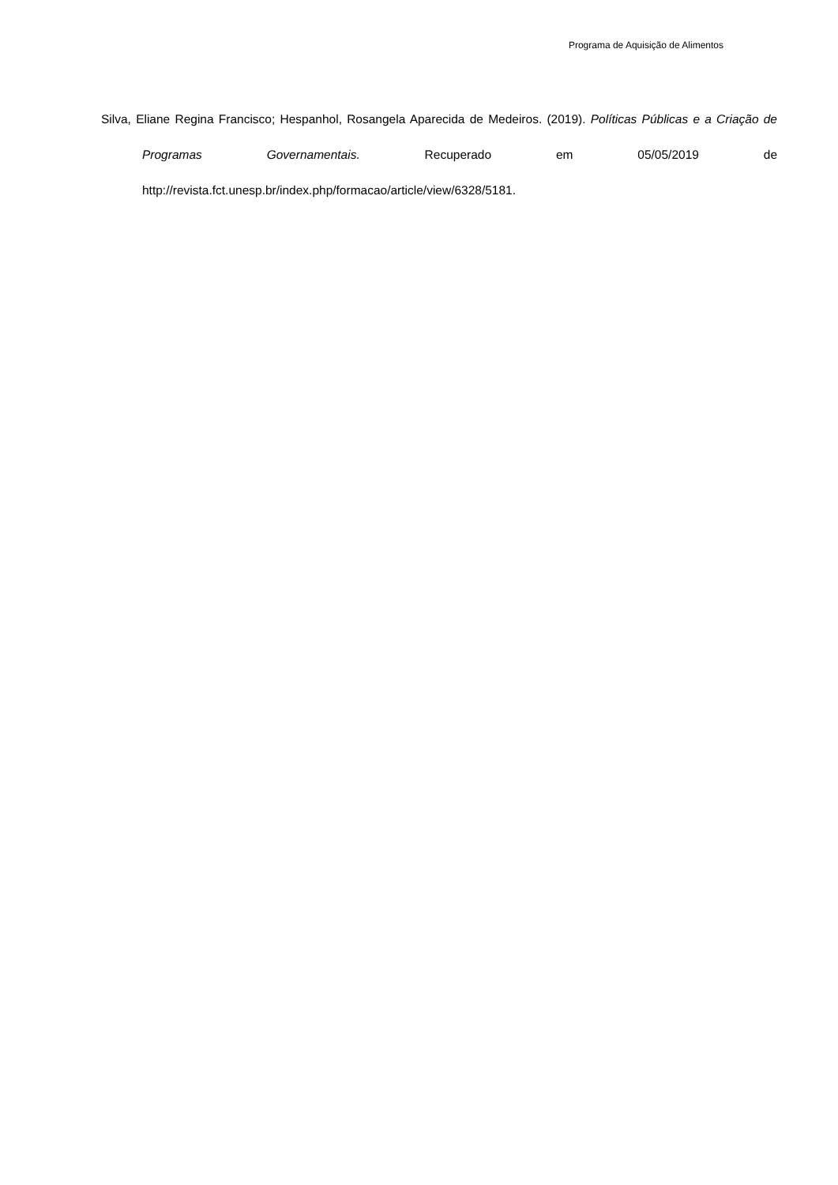Programa de Aquisição de Alimentos
Silva, Eliane Regina Francisco; Hespanhol, Rosangela Aparecida de Medeiros. (2019). Políticas Públicas e a Criação de Programas Governamentais. Recuperado em 05/05/2019 de http://revista.fct.unesp.br/index.php/formacao/article/view/6328/5181.